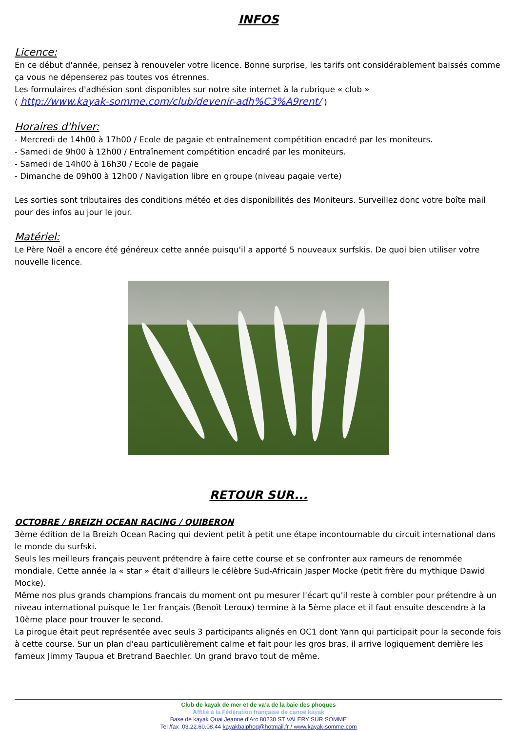INFOS
Licence:
En ce début d'année, pensez à renouveler votre licence. Bonne surprise, les tarifs ont considérablement baissés comme ça vous ne dépenserez pas toutes vos étrennes.
Les formulaires d'adhésion sont disponibles sur notre site internet à la rubrique « club »
( http://www.kayak-somme.com/club/devenir-adh%C3%A9rent/ )
Horaires d'hiver:
- Mercredi de 14h00 à 17h00 / Ecole de pagaie et entraînement compétition encadré par les moniteurs.
- Samedi de 9h00 à 12h00 / Entraînement compétition encadré par les moniteurs.
- Samedi de 14h00 à 16h30 / Ecole de pagaie
- Dimanche de 09h00 à 12h00 / Navigation libre en groupe (niveau pagaie verte)
Les sorties sont tributaires des conditions météo et des disponibilités des Moniteurs. Surveillez donc votre boîte mail pour des infos au jour le jour.
Matériel:
Le Père Noël a encore été généreux cette année puisqu'il a apporté 5 nouveaux surfskis. De quoi bien utiliser votre nouvelle licence.
RETOUR SUR...
OCTOBRE / BREIZH OCEAN RACING / QUIBERON
3ème édition de la Breizh Ocean Racing qui devient petit à petit une étape incontournable du circuit international dans le monde du surfski.
Seuls les meilleurs français peuvent prétendre à faire cette course et se confronter aux rameurs de renommée mondiale. Cette année la « star » était d'ailleurs le célèbre Sud-Africain Jasper Mocke (petit frère du mythique Dawid Mocke).
Même nos plus grands champions francais du moment ont pu mesurer l'écart qu'il reste à combler pour prétendre à un niveau international puisque le 1er français (Benoît Leroux) termine à la 5ème place et il faut ensuite descendre à la 10ème place pour trouver le second.
La pirogue était peut représentée avec seuls 3 participants alignés en OC1 dont Yann qui participait pour la seconde fois à cette course. Sur un plan d'eau particulièrement calme et fait pour les gros bras, il arrive logiquement derrière les fameux Jimmy Taupua et Bretrand Baechler. Un grand bravo tout de même.
Club de kayak de mer et de va’a de la baie des phoques
Affilié à la Fédération française de canoë kayak
Base de kayak Quai Jeanne d'Arc 80230 ST VALERY SUR SOMME
Tel /fax .03.22.60.08.44 kayakbaiphoq@hotmail.fr / www.kayak-somme.com